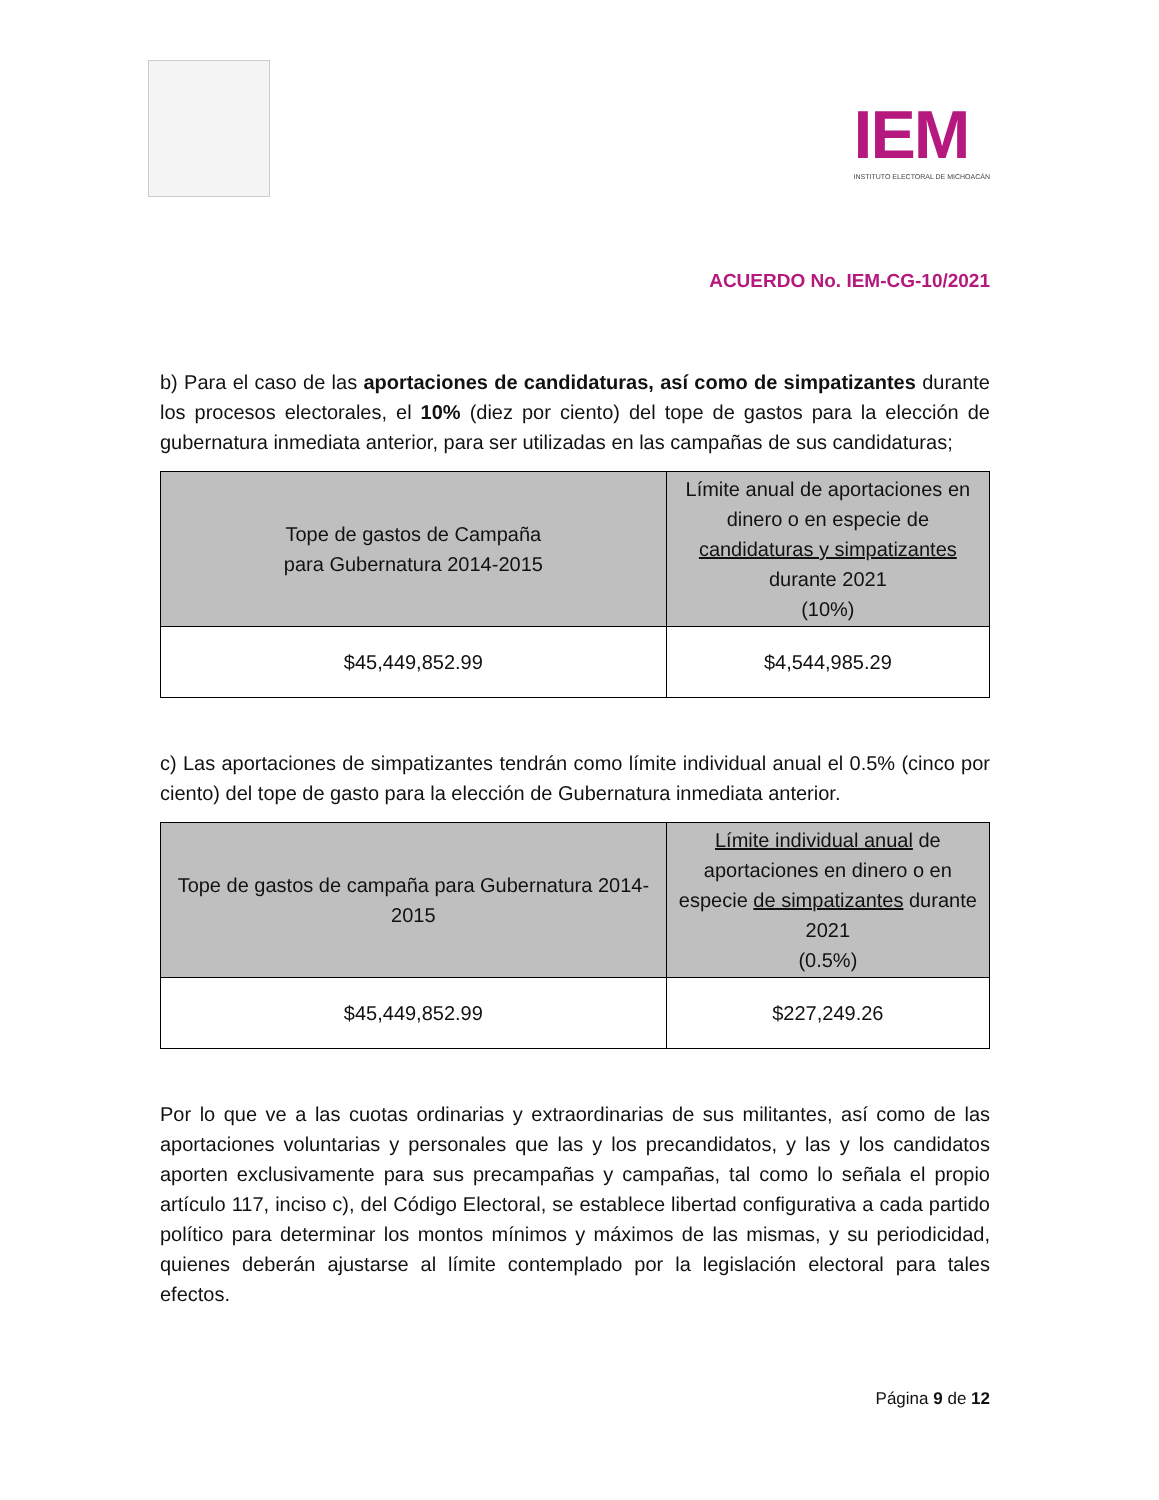IEM
INSTITUTO ELECTORAL DE MICHOACÁN
ACUERDO No. IEM-CG-10/2021
b) Para el caso de las aportaciones de candidaturas, así como de simpatizantes durante los procesos electorales, el 10% (diez por ciento) del tope de gastos para la elección de gubernatura inmediata anterior, para ser utilizadas en las campañas de sus candidaturas;
| Tope de gastos de Campaña para Gubernatura 2014-2015 | Límite anual de aportaciones en dinero o en especie de candidaturas y simpatizantes durante 2021 (10%) |
| --- | --- |
| $45,449,852.99 | $4,544,985.29 |
c) Las aportaciones de simpatizantes tendrán como límite individual anual el 0.5% (cinco por ciento) del tope de gasto para la elección de Gubernatura inmediata anterior.
| Tope de gastos de campaña para Gubernatura 2014-2015 | Límite individual anual de aportaciones en dinero o en especie de simpatizantes durante 2021 (0.5%) |
| --- | --- |
| $45,449,852.99 | $227,249.26 |
Por lo que ve a las cuotas ordinarias y extraordinarias de sus militantes, así como de las aportaciones voluntarias y personales que las y los precandidatos, y las y los candidatos aporten exclusivamente para sus precampañas y campañas, tal como lo señala el propio artículo 117, inciso c), del Código Electoral, se establece libertad configurativa a cada partido político para determinar los montos mínimos y máximos de las mismas, y su periodicidad, quienes deberán ajustarse al límite contemplado por la legislación electoral para tales efectos.
Página 9 de 12